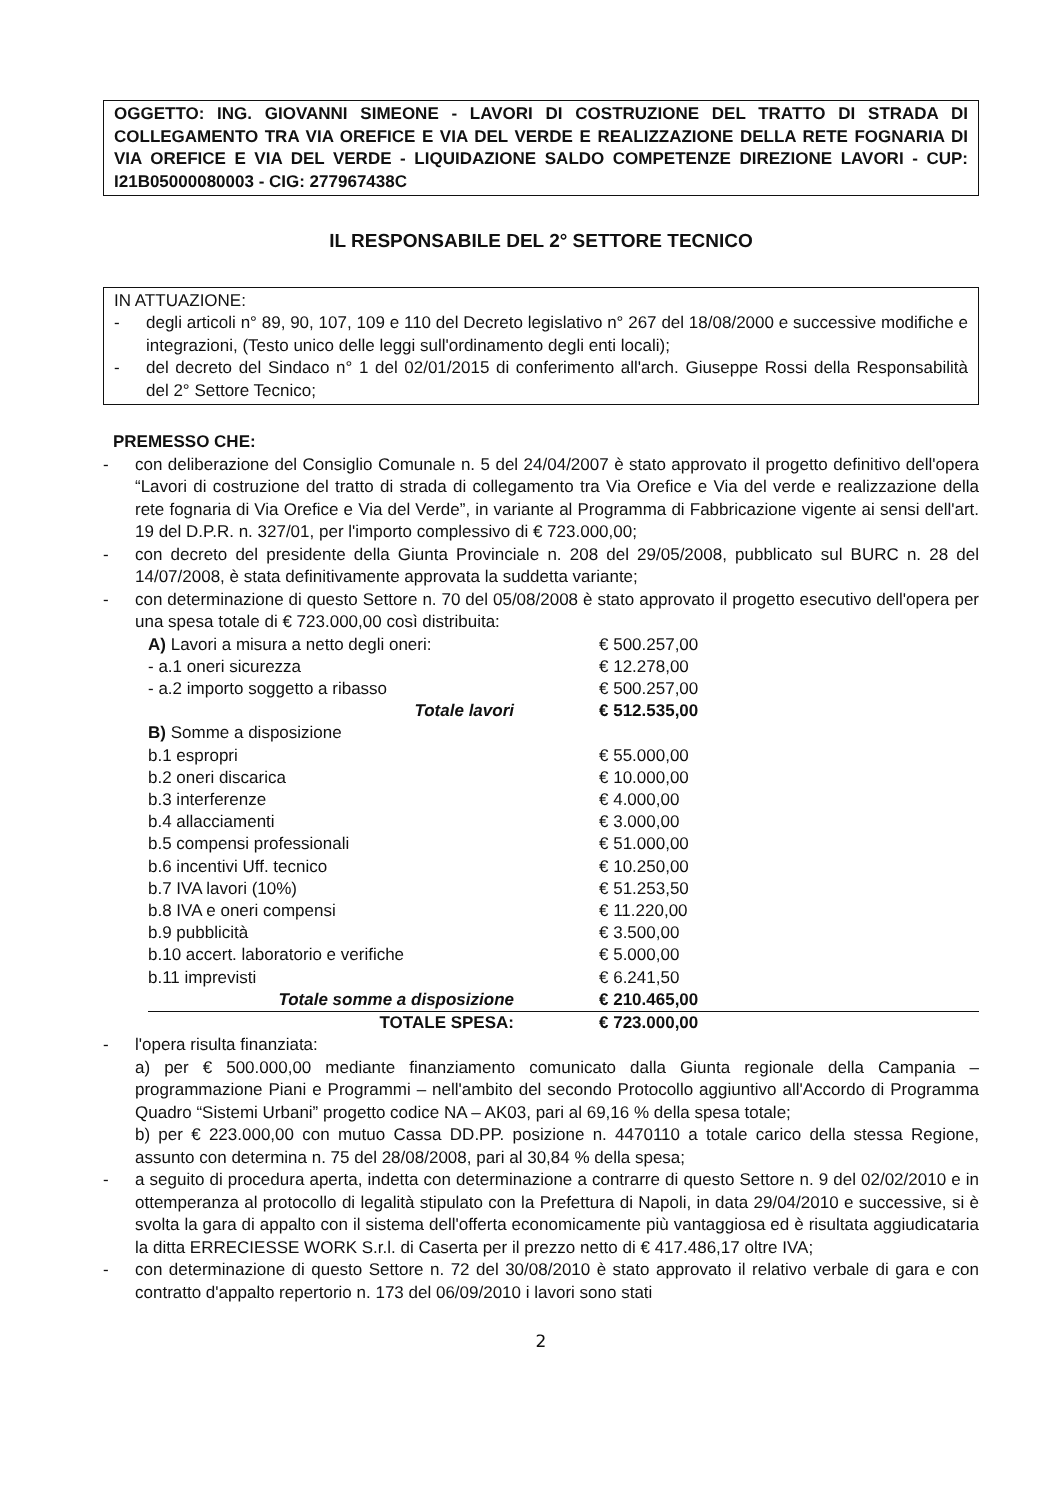OGGETTO: ING. GIOVANNI SIMEONE - LAVORI DI COSTRUZIONE DEL TRATTO DI STRADA DI COLLEGAMENTO TRA VIA OREFICE E VIA DEL VERDE E REALIZZAZIONE DELLA RETE FOGNARIA DI VIA OREFICE E VIA DEL VERDE - LIQUIDAZIONE SALDO COMPETENZE DIREZIONE LAVORI - CUP: I21B05000080003 - CIG: 277967438C
IL RESPONSABILE DEL 2° SETTORE TECNICO
IN ATTUAZIONE:
- degli articoli n° 89, 90, 107, 109 e 110 del Decreto legislativo n° 267 del 18/08/2000 e successive modifiche e integrazioni, (Testo unico delle leggi sull'ordinamento degli enti locali);
- del decreto del Sindaco n° 1 del 02/01/2015 di conferimento all'arch. Giuseppe Rossi della Responsabilità del 2° Settore Tecnico;
PREMESSO CHE:
- con deliberazione del Consiglio Comunale n. 5 del 24/04/2007 è stato approvato il progetto definitivo dell'opera “Lavori di costruzione del tratto di strada di collegamento tra Via Orefice e Via del verde e realizzazione della rete fognaria di Via Orefice e Via del Verde”, in variante al Programma di Fabbricazione vigente ai sensi dell'art. 19 del D.P.R. n. 327/01, per l'importo complessivo di € 723.000,00;
- con decreto del presidente della Giunta Provinciale n. 208 del 29/05/2008, pubblicato sul BURC n. 28 del 14/07/2008, è stata definitivamente approvata la suddetta variante;
- con determinazione di questo Settore n. 70 del 05/08/2008 è stato approvato il progetto esecutivo dell'opera per una spesa totale di € 723.000,00 così distribuita:
| A) Lavori a misura a netto degli oneri: | € 500.257,00 |
| - a.1 oneri sicurezza | € 12.278,00 |
| - a.2 importo soggetto a ribasso | € 500.257,00 |
| Totale lavori | € 512.535,00 |
| B) Somme a disposizione | |
| b.1 espropri | € 55.000,00 |
| b.2 oneri discarica | € 10.000,00 |
| b.3 interferenze | € 4.000,00 |
| b.4 allacciamenti | € 3.000,00 |
| b.5 compensi professionali | € 51.000,00 |
| b.6 incentivi Uff. tecnico | € 10.250,00 |
| b.7 IVA lavori (10%) | € 51.253,50 |
| b.8 IVA e oneri compensi | € 11.220,00 |
| b.9 pubblicità | € 3.500,00 |
| b.10 accert. laboratorio e verifiche | € 5.000,00 |
| b.11 imprevisti | € 6.241,50 |
| Totale somme a disposizione | € 210.465,00 |
| TOTALE SPESA: | € 723.000,00 |
- l'opera risulta finanziata:
a) per € 500.000,00 mediante finanziamento comunicato dalla Giunta regionale della Campania – programmazione Piani e Programmi – nell'ambito del secondo Protocollo aggiuntivo all'Accordo di Programma Quadro “Sistemi Urbani” progetto codice NA – AK03, pari al 69,16 % della spesa totale;
b) per € 223.000,00 con mutuo Cassa DD.PP. posizione n. 4470110 a totale carico della stessa Regione, assunto con determina n. 75 del 28/08/2008, pari al 30,84 % della spesa;
- a seguito di procedura aperta, indetta con determinazione a contrarre di questo Settore n. 9 del 02/02/2010 e in ottemperanza al protocollo di legalità stipulato con la Prefettura di Napoli, in data 29/04/2010 e successive, si è svolta la gara di appalto con il sistema dell'offerta economicamente più vantaggiosa ed è risultata aggiudicataria la ditta ERRECIESSE WORK S.r.l. di Caserta per il prezzo netto di € 417.486,17 oltre IVA;
- con determinazione di questo Settore n. 72 del 30/08/2010 è stato approvato il relativo verbale di gara e con contratto d'appalto repertorio n. 173 del 06/09/2010 i lavori sono stati
2